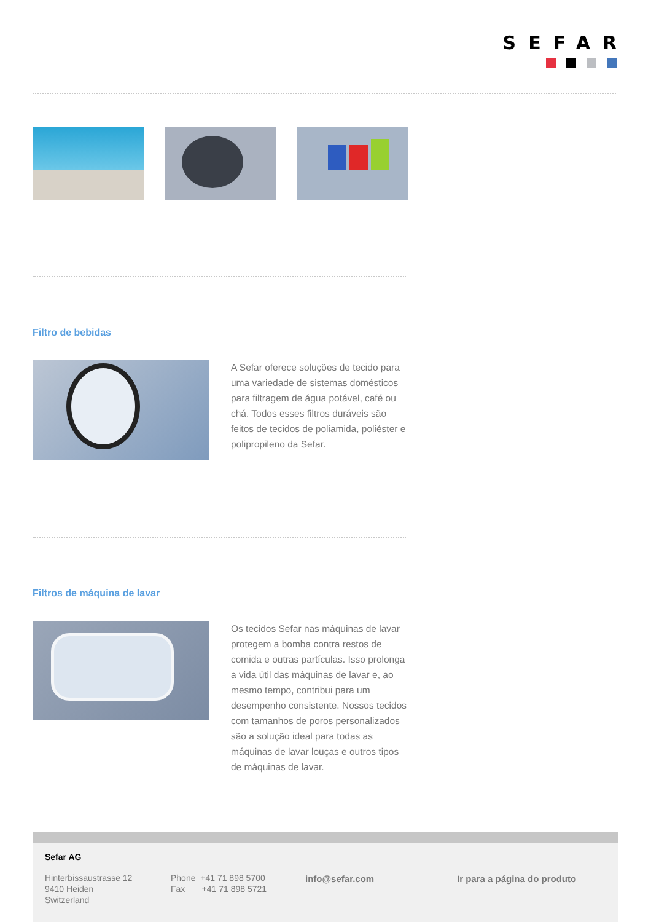SEFAR
Filtro de bebidas
A Sefar oferece soluções de tecido para uma variedade de sistemas domésticos para filtragem de água potável, café ou chá. Todos esses filtros duráveis são feitos de tecidos de poliamida, poliéster e polipropileno da Sefar.
Filtros de máquina de lavar
Os tecidos Sefar nas máquinas de lavar protegem a bomba contra restos de comida e outras partículas. Isso prolonga a vida útil das máquinas de lavar e, ao mesmo tempo, contribui para um desempenho consistente. Nossos tecidos com tamanhos de poros personalizados são a solução ideal para todas as máquinas de lavar louças e outros tipos de máquinas de lavar.
Sefar AG
Hinterbissaustrasse 12
9410 Heiden
Switzerland
Phone +41 71 898 5700
Fax +41 71 898 5721
info@sefar.com Ir para a página do produto